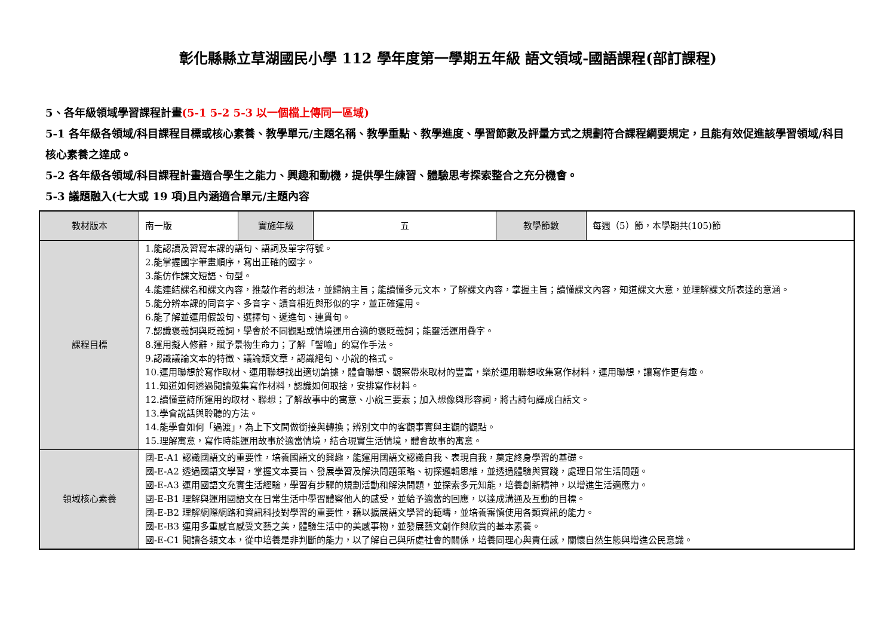彰化縣縣立草湖國民小學 112 學年度第一學期五年級 語文領域-國語課程(部訂課程)
5、各年級領域學習課程計畫(5-1 5-2 5-3 以一個檔上傳同一區域)
5-1 各年級各領域/科目課程目標或核心素養、教學單元/主題名稱、教學重點、教學進度、學習節數及評量方式之規劃符合課程綱要規定，且能有效促進該學習領域/科目核心素養之達成。
5-2 各年級各領域/科目課程計畫適合學生之能力、興趣和動機，提供學生練習、體驗思考探索整合之充分機會。
5-3 議題融入(七大或 19 項)且內涵適合單元/主題內容
| 教材版本 | 南一版 | 實施年級 | 五 | 教學節數 | 每週（5）節，本學期共(105)節 |
| 課程目標 | 1.能認讀及習寫本課的語句、語詞及單字符號。 2.能掌握國字筆畫順序，寫出正確的國字。 3.能仿作課文短語、句型。 4.能連結課名和課文內容，推敲作者的想法，並歸納主旨；能讀懂多元文本，了解課文內容，掌握主旨；讀懂課文內容，知道課文大意，並理解課文所表達的意涵。 5.能分辨本課的同音字、多音字、讀音相近與形似的字，並正確運用。 6.能了解並運用假設句、選擇句、遞進句、連貫句。 7.認識褒義詞與貶義詞，學會於不同觀點或情境運用合適的褒貶義詞；能靈活運用疊字。 8.運用擬人修辭，賦予景物生命力；了解「譬喻」的寫作手法。 9.認識議論文本的特徵、議論類文章，認識絕句、小說的格式。 10.運用聯想於寫作取材、運用聯想找出適切論據，體會聯想、觀察帶來取材的豐富，樂於運用聯想收集寫作材料，運用聯想，讓寫作更有趣。 11.知道如何透過閱讀蒐集寫作材料，認識如何取捨，安排寫作材料。 12.讀懂童詩所運用的取材、聯想；了解故事中的寓意、小說三要素；加入想像與形容詞，將古詩句譯成白話文。 13.學會說話與聆聽的方法。 14.能學會如何「過渡」，為上下文間做銜接與轉換；辨別文中的客觀事實與主觀的觀點。 15.理解寓意，寫作時能運用故事於適當情境，結合現實生活情境，體會故事的寓意。 | | | | |
| 領域核心素養 | 國-E-A1 認識國語文的重要性，培養國語文的興趣，能運用國語文認識自我、表現自我，奠定終身學習的基礎。 國-E-A2 透過國語文學習，掌握文本要旨、發展學習及解決問題策略、初探邏輯思維，並透過體驗與實踐，處理日常生活問題。 國-E-A3 運用國語文充實生活經驗，學習有步驟的規劃活動和解決問題，並探索多元知能，培養創新精神，以增進生活適應力。 國-E-B1 理解與運用國語文在日常生活中學習體察他人的感受，並給予適當的回應，以達成溝通及互動的目標。 國-E-B2 理解網際網路和資訊科技對學習的重要性，藉以擴展語文學習的範疇，並培養審慎使用各類資訊的能力。 國-E-B3 運用多重感官感受文藝之美，體驗生活中的美感事物，並發展藝文創作與欣賞的基本素養。 國-E-C1 閱讀各類文本，從中培養是非判斷的能力，以了解自己與所處社會的關係，培養同理心與責任感，關懷自然生態與增進公民意識。 | | | | |